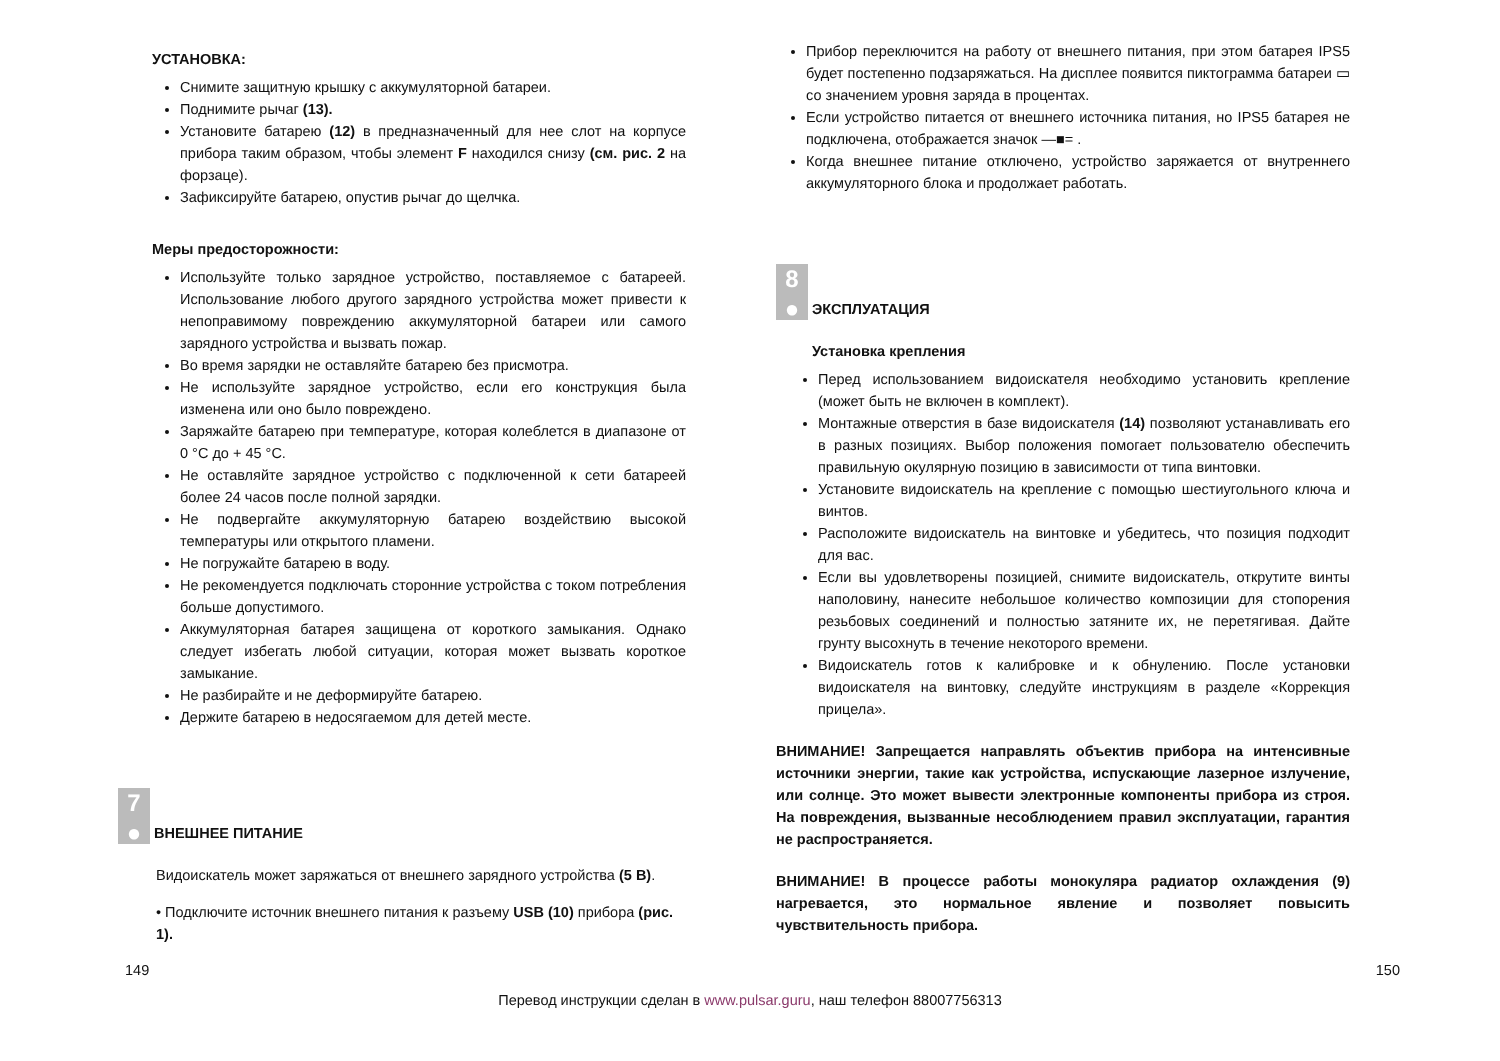УСТАНОВКА:
Снимите защитную крышку с аккумуляторной батареи.
Поднимите рычаг (13).
Установите батарею (12) в предназначенный для нее слот на корпусе прибора таким образом, чтобы элемент F находился снизу (см. рис. 2 на форзаце).
Зафиксируйте батарею, опустив рычаг до щелчка.
Меры предосторожности:
Используйте только зарядное устройство, поставляемое с батареей. Использование любого другого зарядного устройства может привести к непоправимому повреждению аккумуляторной батареи или самого зарядного устройства и вызвать пожар.
Во время зарядки не оставляйте батарею без присмотра.
Не используйте зарядное устройство, если его конструкция была изменена или оно было повреждено.
Заряжайте батарею при температуре, которая колеблется в диапазоне от 0 °C до + 45 °C.
Не оставляйте зарядное устройство с подключенной к сети батареей более 24 часов после полной зарядки.
Не подвергайте аккумуляторную батарею воздействию высокой температуры или открытого пламени.
Не погружайте батарею в воду.
Не рекомендуется подключать сторонние устройства с током потребления больше допустимого.
Аккумуляторная батарея защищена от короткого замыкания. Однако следует избегать любой ситуации, которая может вызвать короткое замыкание.
Не разбирайте и не деформируйте батарею.
Держите батарею в недосягаемом для детей месте.
7
●
ВНЕШНЕЕ ПИТАНИЕ
Видоискатель может заряжаться от внешнего зарядного устройства (5 В).
• Подключите источник внешнего питания к разъему USB (10) прибора (рис. 1).
Прибор переключится на работу от внешнего питания, при этом батарея IPS5 будет постепенно подзаряжаться. На дисплее появится пиктограмма батареи ▭ со значением уровня заряда в процентах.
Если устройство питается от внешнего источника питания, но IPS5 батарея не подключена, отображается значок —■= .
Когда внешнее питание отключено, устройство заряжается от внутреннего аккумуляторного блока и продолжает работать.
8
●
ЭКСПЛУАТАЦИЯ
Установка крепления
Перед использованием видоискателя необходимо установить крепление (может быть не включен в комплект).
Монтажные отверстия в базе видоискателя (14) позволяют устанавливать его в разных позициях. Выбор положения помогает пользователю обеспечить правильную окулярную позицию в зависимости от типа винтовки.
Установите видоискатель на крепление с помощью шестиугольного ключа и винтов.
Расположите видоискатель на винтовке и убедитесь, что позиция подходит для вас.
Если вы удовлетворены позицией, снимите видоискатель, открутите винты наполовину, нанесите небольшое количество композиции для стопорения резьбовых соединений и полностью затяните их, не перетягивая. Дайте грунту высохнуть в течение некоторого времени.
Видоискатель готов к калибровке и к обнулению. После установки видоискателя на винтовку, следуйте инструкциям в разделе «Коррекция прицела».
ВНИМАНИЕ! Запрещается направлять объектив прибора на интенсивные источники энергии, такие как устройства, испускающие лазерное излучение, или солнце. Это может вывести электронные компоненты прибора из строя. На повреждения, вызванные несоблюдением правил эксплуатации, гарантия не распространяется.
ВНИМАНИЕ! В процессе работы монокуляра радиатор охлаждения (9) нагревается, это нормальное явление и позволяет повысить чувствительность прибора.
149 150
Перевод инструкции сделан в www.pulsar.guru, наш телефон 88007756313